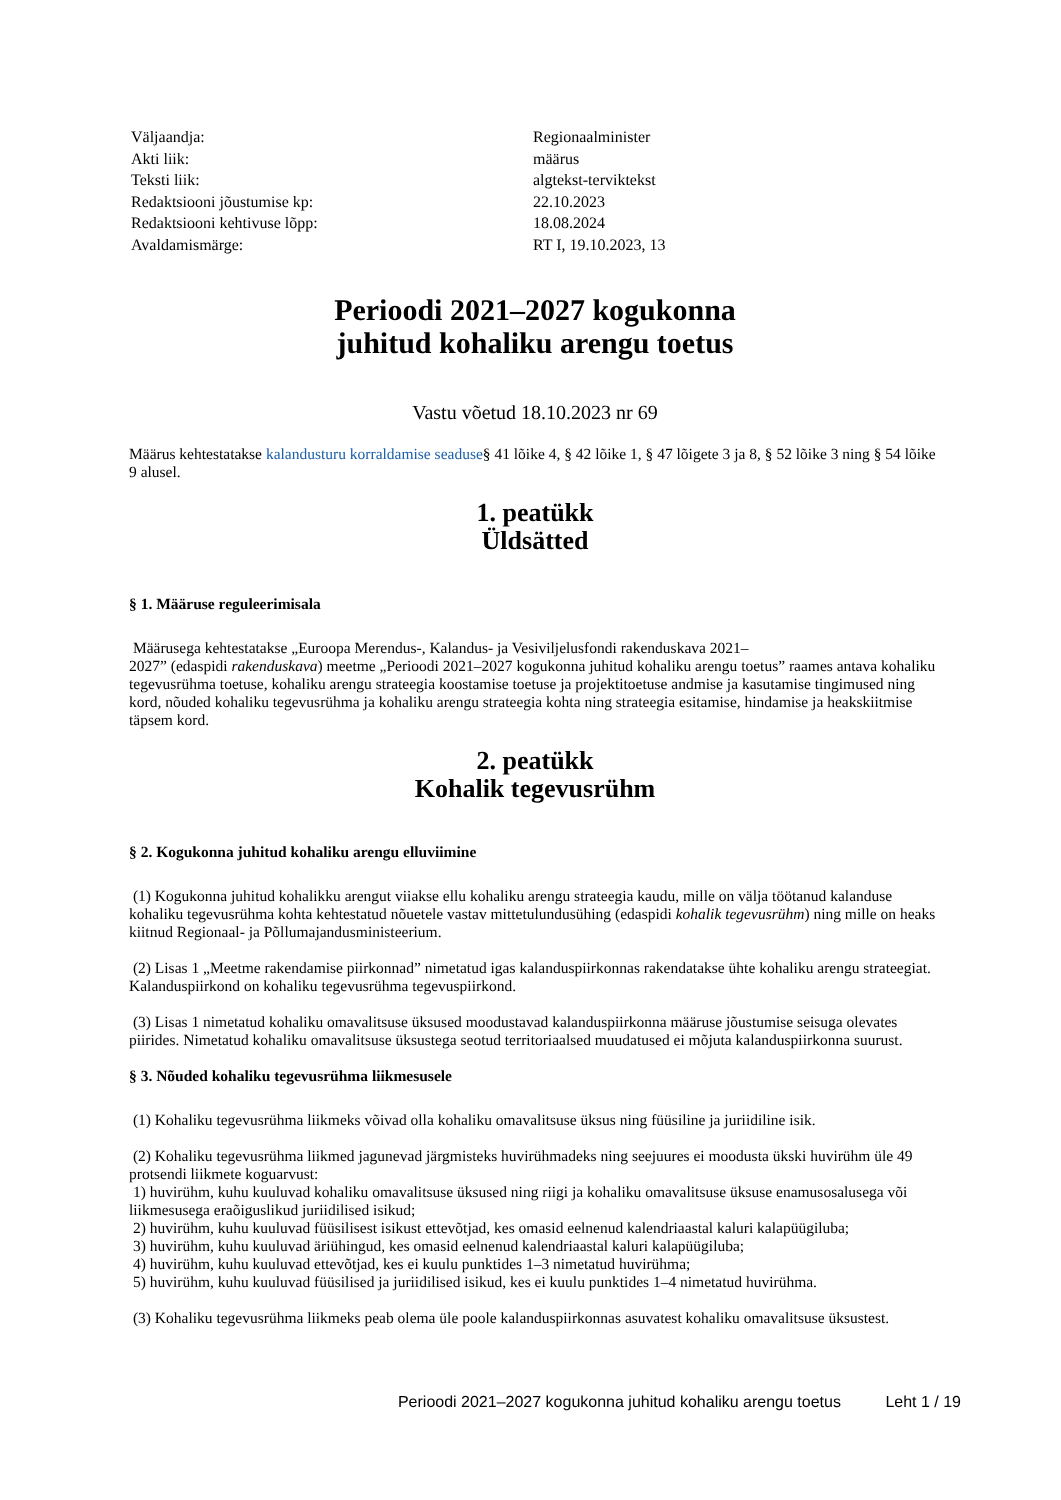| Väljaandja: | Regionaalminister |
| Akti liik: | määrus |
| Teksti liik: | algtekst-terviktekst |
| Redaktsiooni jõustumise kp: | 22.10.2023 |
| Redaktsiooni kehtivuse lõpp: | 18.08.2024 |
| Avaldamismärge: | RT I, 19.10.2023, 13 |
Perioodi 2021–2027 kogukonna
juhitud kohaliku arengu toetus
Vastu võetud 18.10.2023 nr 69
Määrus kehtestatakse kalandusturu korraldamise seaduse§ 41 lõike 4, § 42 lõike 1, § 47 lõigete 3 ja 8, § 52 lõike 3 ning § 54 lõike 9 alusel.
1. peatükk
Üldsätted
§ 1. Määruse reguleerimisala
Määrusega kehtestatakse „Euroopa Merendus-, Kalandus- ja Vesiviljelusfondi rakenduskava 2021–
2027” (edaspidi rakenduskava) meetme „Perioodi 2021–2027 kogukonna juhitud kohaliku arengu toetus” raames antava kohaliku tegevusrühma toetuse, kohaliku arengu strateegia koostamise toetuse ja projektitoetuse andmise ja kasutamise tingimused ning kord, nõuded kohaliku tegevusrühma ja kohaliku arengu strateegia kohta ning strateegia esitamise, hindamise ja heakskiitmise täpsem kord.
2. peatükk
Kohalik tegevusrühm
§ 2. Kogukonna juhitud kohaliku arengu elluviimine
(1) Kogukonna juhitud kohalikku arengut viiakse ellu kohaliku arengu strateegia kaudu, mille on välja töötanud kalanduse kohaliku tegevusrühma kohta kehtestatud nõuetele vastav mittetulundusühing (edaspidi kohalik tegevusrühm) ning mille on heaks kiitnud Regionaal- ja Põllumajandusministeerium.
(2) Lisas 1 „Meetme rakendamise piirkonnad” nimetatud igas kalanduspiirkonnas rakendatakse ühte kohaliku arengu strateegiat. Kalanduspiirkond on kohaliku tegevusrühma tegevuspiirkond.
(3) Lisas 1 nimetatud kohaliku omavalitsuse üksused moodustavad kalanduspiirkonna määruse jõustumise seisuga olevates piirides. Nimetatud kohaliku omavalitsuse üksustega seotud territoriaalsed muudatused ei mõjuta kalanduspiirkonna suurust.
§ 3. Nõuded kohaliku tegevusrühma liikmesusele
(1) Kohaliku tegevusrühma liikmeks võivad olla kohaliku omavalitsuse üksus ning füüsiline ja juriidiline isik.
(2) Kohaliku tegevusrühma liikmed jagunevad järgmisteks huvirühmadeks ning seejuures ei moodusta ükski huvirühm üle 49 protsendi liikmete koguarvust:
1) huvirühm, kuhu kuuluvad kohaliku omavalitsuse üksused ning riigi ja kohaliku omavalitsuse üksuse enamusosalusega või liikmesusega eraõiguslikud juriidilised isikud;
2) huvirühm, kuhu kuuluvad füüsilisest isikust ettevõtjad, kes omasid eelnenud kalendriaastal kaluri kalapüügiluba;
3) huvirühm, kuhu kuuluvad äriühingud, kes omasid eelnenud kalendriaastal kaluri kalapüügiluba;
4) huvirühm, kuhu kuuluvad ettevõtjad, kes ei kuulu punktides 1–3 nimetatud huvirühma;
5) huvirühm, kuhu kuuluvad füüsilised ja juriidilised isikud, kes ei kuulu punktides 1–4 nimetatud huvirühma.
(3) Kohaliku tegevusrühma liikmeks peab olema üle poole kalanduspiirkonnas asuvatest kohaliku omavalitsuse üksustest.
Perioodi 2021–2027 kogukonna juhitud kohaliku arengu toetus Leht 1 / 19